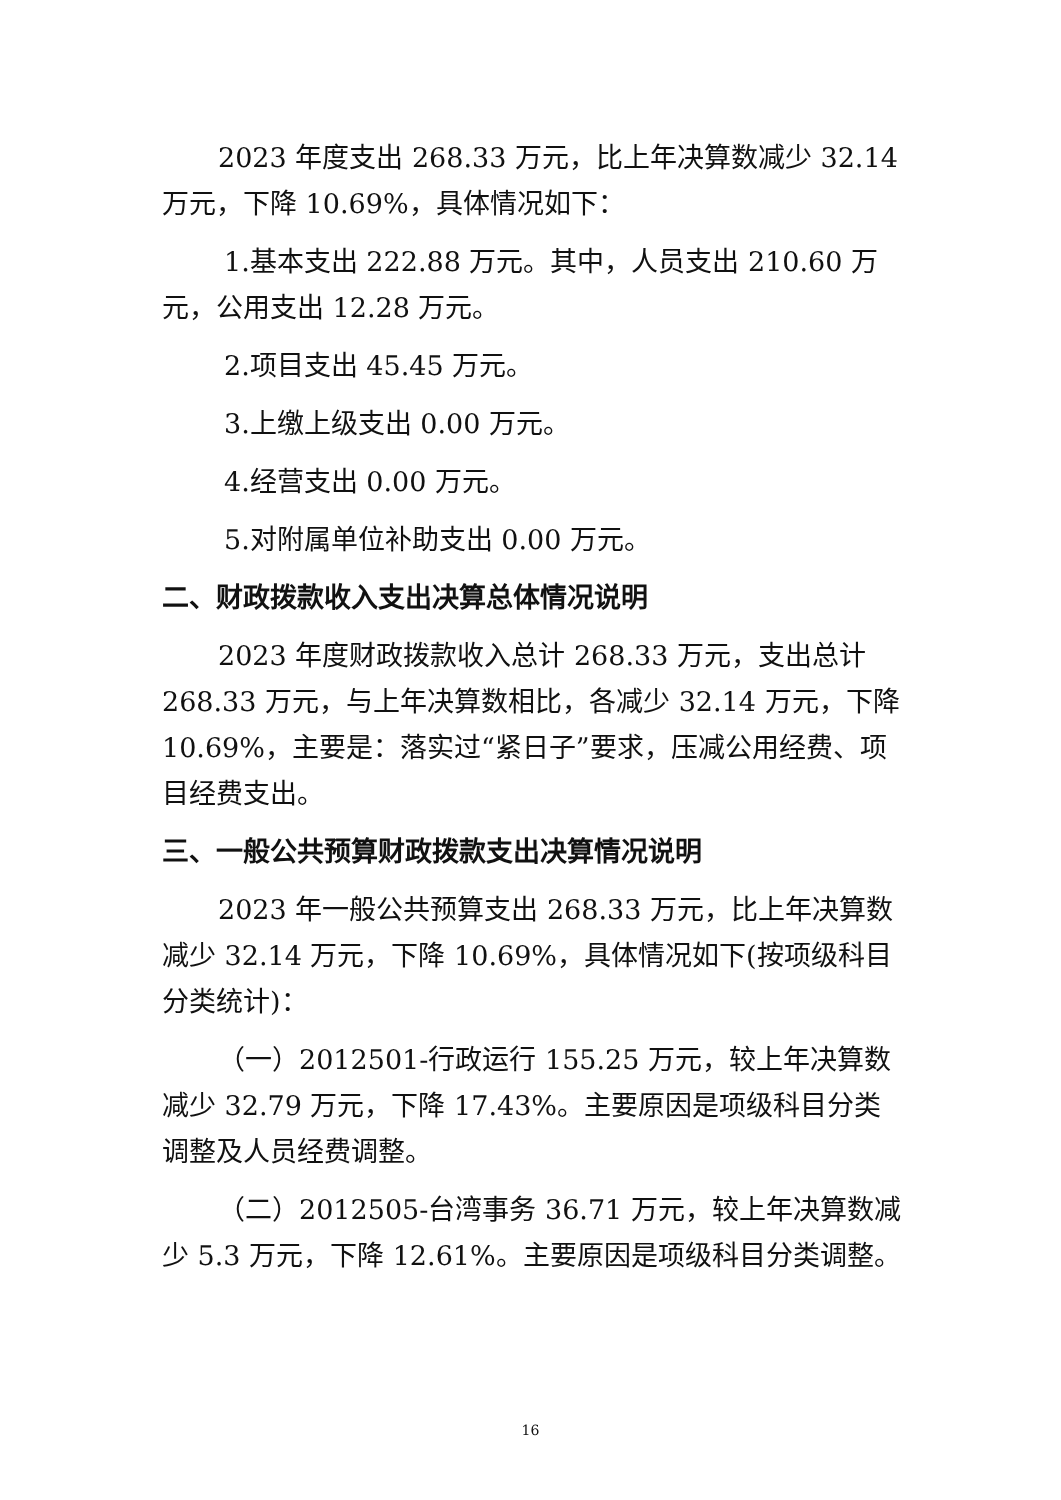2023 年度支出 268.33 万元，比上年决算数减少 32.14 万元，下降 10.69%，具体情况如下：
1.基本支出 222.88 万元。其中，人员支出 210.60 万元，公用支出 12.28 万元。
2.项目支出 45.45 万元。
3.上缴上级支出 0.00 万元。
4.经营支出 0.00 万元。
5.对附属单位补助支出 0.00 万元。
二、财政拨款收入支出决算总体情况说明
2023 年度财政拨款收入总计 268.33 万元，支出总计 268.33 万元，与上年决算数相比，各减少 32.14 万元，下降 10.69%，主要是：落实过“紧日子”要求，压减公用经费、项目经费支出。
三、一般公共预算财政拨款支出决算情况说明
2023 年一般公共预算支出 268.33 万元，比上年决算数减少 32.14 万元，下降 10.69%，具体情况如下(按项级科目分类统计)：
（一）2012501-行政运行 155.25 万元，较上年决算数减少 32.79 万元，下降 17.43%。主要原因是项级科目分类调整及人员经费调整。
（二）2012505-台湾事务 36.71 万元，较上年决算数减少 5.3 万元，下降 12.61%。主要原因是项级科目分类调整。
16